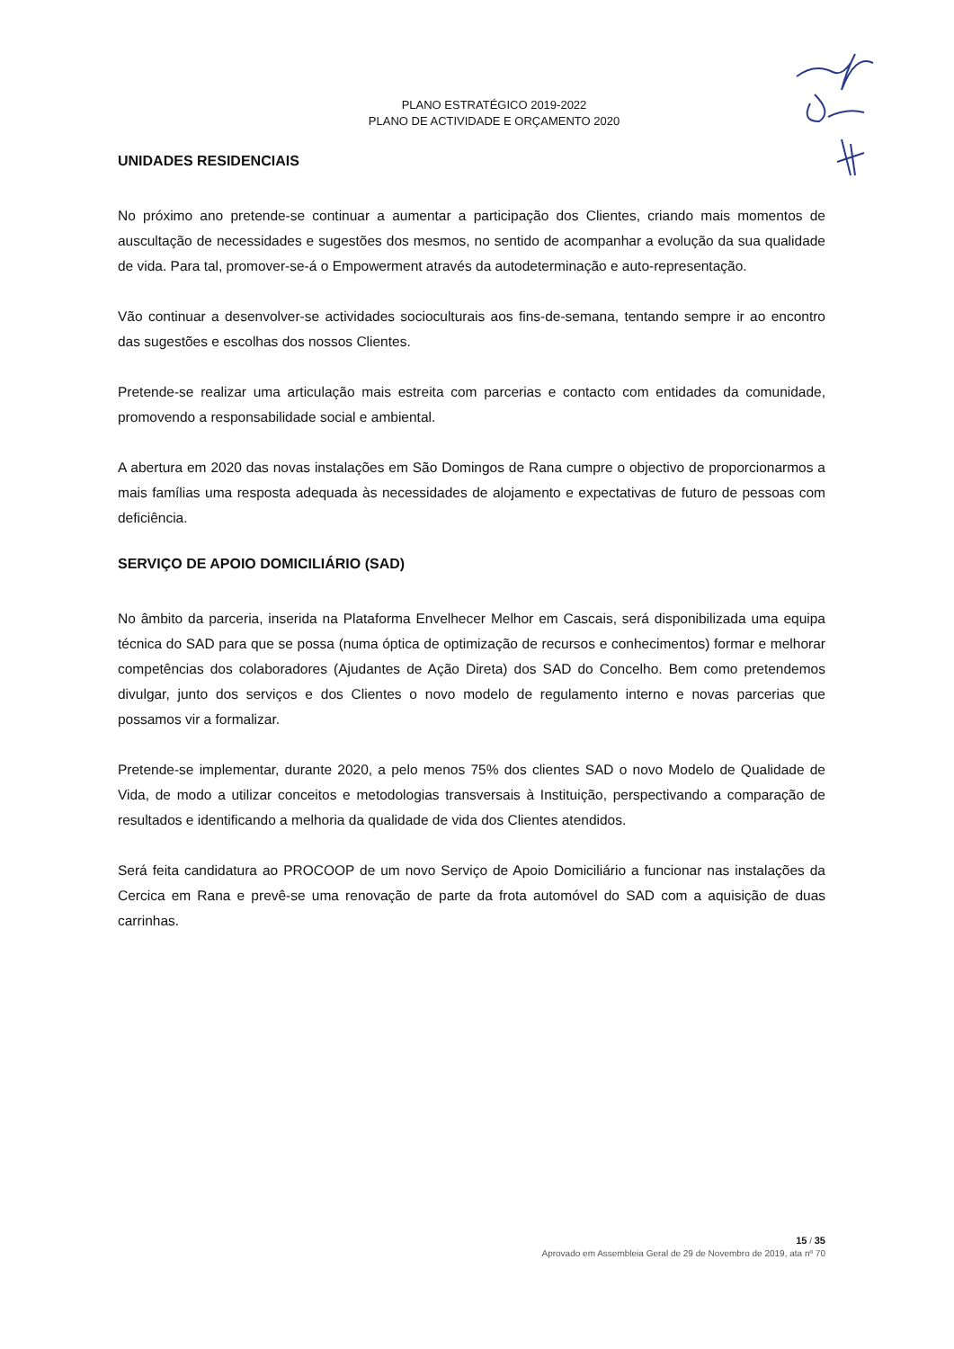PLANO ESTRATÉGICO 2019-2022
PLANO DE ACTIVIDADE E ORÇAMENTO 2020
UNIDADES RESIDENCIAIS
No próximo ano pretende-se continuar a aumentar a participação dos Clientes, criando mais momentos de auscultação de necessidades e sugestões dos mesmos, no sentido de acompanhar a evolução da sua qualidade de vida. Para tal, promover-se-á o Empowerment através da autodeterminação e auto-representação.
Vão continuar a desenvolver-se actividades socioculturais aos fins-de-semana, tentando sempre ir ao encontro das sugestões e escolhas dos nossos Clientes.
Pretende-se realizar uma articulação mais estreita com parcerias e contacto com entidades da comunidade, promovendo a responsabilidade social e ambiental.
A abertura em 2020 das novas instalações em São Domingos de Rana cumpre o objectivo de proporcionarmos a mais famílias uma resposta adequada às necessidades de alojamento e expectativas de futuro de pessoas com deficiência.
SERVIÇO DE APOIO DOMICILIÁRIO (SAD)
No âmbito da parceria, inserida na Plataforma Envelhecer Melhor em Cascais, será disponibilizada uma equipa técnica do SAD para que se possa (numa óptica de optimização de recursos e conhecimentos) formar e melhorar competências dos colaboradores (Ajudantes de Ação Direta) dos SAD do Concelho. Bem como pretendemos divulgar, junto dos serviços e dos Clientes o novo modelo de regulamento interno e novas parcerias que possamos vir a formalizar.
Pretende-se implementar, durante 2020, a pelo menos 75% dos clientes SAD o novo Modelo de Qualidade de Vida, de modo a utilizar conceitos e metodologias transversais à Instituição, perspectivando a comparação de resultados e identificando a melhoria da qualidade de vida dos Clientes atendidos.
Será feita candidatura ao PROCOOP de um novo Serviço de Apoio Domiciliário a funcionar nas instalações da Cercica em Rana e prevê-se uma renovação de parte da frota automóvel do SAD com a aquisição de duas carrinhas.
15 / 35
Aprovado em Assembleia Geral de 29 de Novembro de 2019, ata nº 70